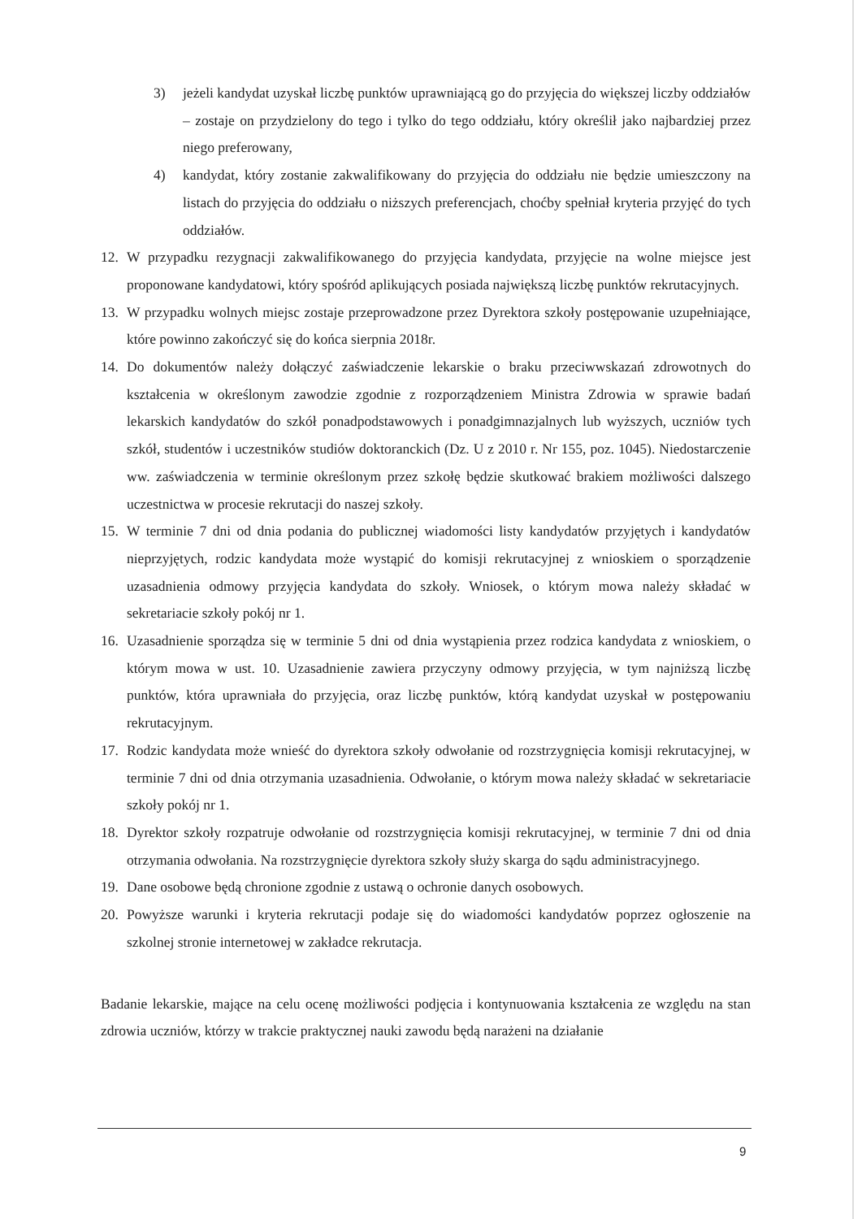3) jeżeli kandydat uzyskał liczbę punktów uprawniającą go do przyjęcia do większej liczby oddziałów – zostaje on przydzielony do tego i tylko do tego oddziału, który określił jako najbardziej przez niego preferowany,
4) kandydat, który zostanie zakwalifikowany do przyjęcia do oddziału nie będzie umieszczony na listach do przyjęcia do oddziału o niższych preferencjach, choćby spełniał kryteria przyjęć do tych oddziałów.
12. W przypadku rezygnacji zakwalifikowanego do przyjęcia kandydata, przyjęcie na wolne miejsce jest proponowane kandydatowi, który spośród aplikujących posiada największą liczbę punktów rekrutacyjnych.
13. W przypadku wolnych miejsc zostaje przeprowadzone przez Dyrektora szkoły postępowanie uzupełniające, które powinno zakończyć się do końca sierpnia 2018r.
14. Do dokumentów należy dołączyć zaświadczenie lekarskie o braku przeciwwskazań zdrowotnych do kształcenia w określonym zawodzie zgodnie z rozporządzeniem Ministra Zdrowia w sprawie badań lekarskich kandydatów do szkół ponadpodstawowych i ponadgimnazjalnych lub wyższych, uczniów tych szkół, studentów i uczestników studiów doktoranckich (Dz. U z 2010 r. Nr 155, poz. 1045). Niedostarczenie ww. zaświadczenia w terminie określonym przez szkołę będzie skutkować brakiem możliwości dalszego uczestnictwa w procesie rekrutacji do naszej szkoły.
15. W terminie 7 dni od dnia podania do publicznej wiadomości listy kandydatów przyjętych i kandydatów nieprzyjętych, rodzic kandydata może wystąpić do komisji rekrutacyjnej z wnioskiem o sporządzenie uzasadnienia odmowy przyjęcia kandydata do szkoły. Wniosek, o którym mowa należy składać w sekretariacie szkoły pokój nr 1.
16. Uzasadnienie sporządza się w terminie 5 dni od dnia wystąpienia przez rodzica kandydata z wnioskiem, o którym mowa w ust. 10. Uzasadnienie zawiera przyczyny odmowy przyjęcia, w tym najniższą liczbę punktów, która uprawniała do przyjęcia, oraz liczbę punktów, którą kandydat uzyskał w postępowaniu rekrutacyjnym.
17. Rodzic kandydata może wnieść do dyrektora szkoły odwołanie od rozstrzygnięcia komisji rekrutacyjnej, w terminie 7 dni od dnia otrzymania uzasadnienia. Odwołanie, o którym mowa należy składać w sekretariacie szkoły pokój nr 1.
18. Dyrektor szkoły rozpatruje odwołanie od rozstrzygnięcia komisji rekrutacyjnej, w terminie 7 dni od dnia otrzymania odwołania. Na rozstrzygnięcie dyrektora szkoły służy skarga do sądu administracyjnego.
19. Dane osobowe będą chronione zgodnie z ustawą o ochronie danych osobowych.
20. Powyższe warunki i kryteria rekrutacji podaje się do wiadomości kandydatów poprzez ogłoszenie na szkolnej stronie internetowej w zakładce rekrutacja.
Badanie lekarskie, mające na celu ocenę możliwości podjęcia i kontynuowania kształcenia ze względu na stan zdrowia uczniów, którzy w trakcie praktycznej nauki zawodu będą narażeni na działanie
9